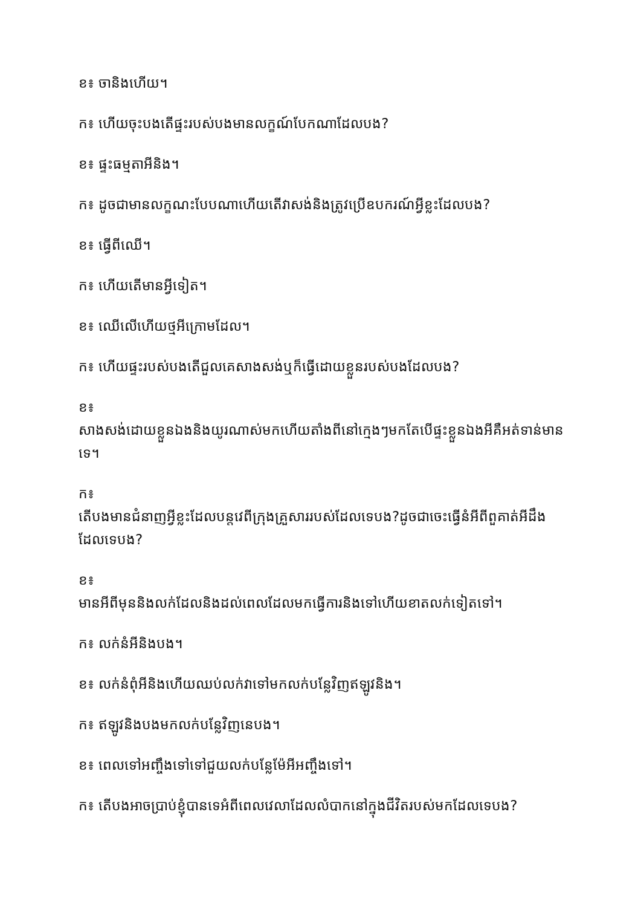ខ៖ ចានិងហើយ។
ក៖ ហើយចុះបងតើផ្ទះរបស់បងមានលក្ខណ៍បែកណាដែលបង?
ខ៖ ផ្ទះធម្មតាអីនិង។
ក៖ ដូចជាមានលក្ខណះបែបណាហើយតើវាសង់និងត្រូវប្រើឧបករណ៍អ្វីខ្លះដែលបង?
ខ៖ ធ្វើពីឈើ។
ក៖ ហើយតើមានអ្វីទៀត។
ខ៖ ឈើលើហើយថ្មអីក្រោមដែល។
ក៖ ហើយផ្ទះរបស់បងតើជួលគេសាងសង់ឬក៏ធ្វើដោយខ្លួនរបស់បងដែលបង?
ខ៖
សាងសង់ដោយខ្លួនឯងនិងយូរណាស់មកហើយតាំងពីនៅក្មេងៗមកតែបើផ្ទះខ្លួនឯងអីគឺអត់ទាន់មានទេ។
ក៖
តើបងមានជំនាញអ្វីខ្លះដែលបន្តវេពីក្រុងគ្រួសាររបស់ដែលទេបង?ដូចជាចេះធ្វើនំអីពីពួគាត់អីដឹងដែលទេបង?
ខ៖
មានអីពីមុននិងលក់ដែលនិងដល់ពេលដែលមកធ្វើការនិងទៅហើយខាតលក់ទៀតទៅ។
ក៖ លក់នំអីនិងបង។
ខ៖ លក់នំពុំអីនិងហើយឈប់លក់វាទៅមកលក់បន្លែវិញឥឡូវនិង។
ក៖ ឥឡូវនិងបងមកលក់បន្លែវិញនេបង។
ខ៖ ពេលទៅអញ្ចឹងទៅទៅជួយលក់បន្លែម៉ែអីអញ្ចឹងទៅ។
ក៖ តើបងអាចប្រាប់ខ្ញុំបានទេអំពីពេលវេលាដែលលំបាកនៅក្នុងជីវិតរបស់មកដែលទេបង?